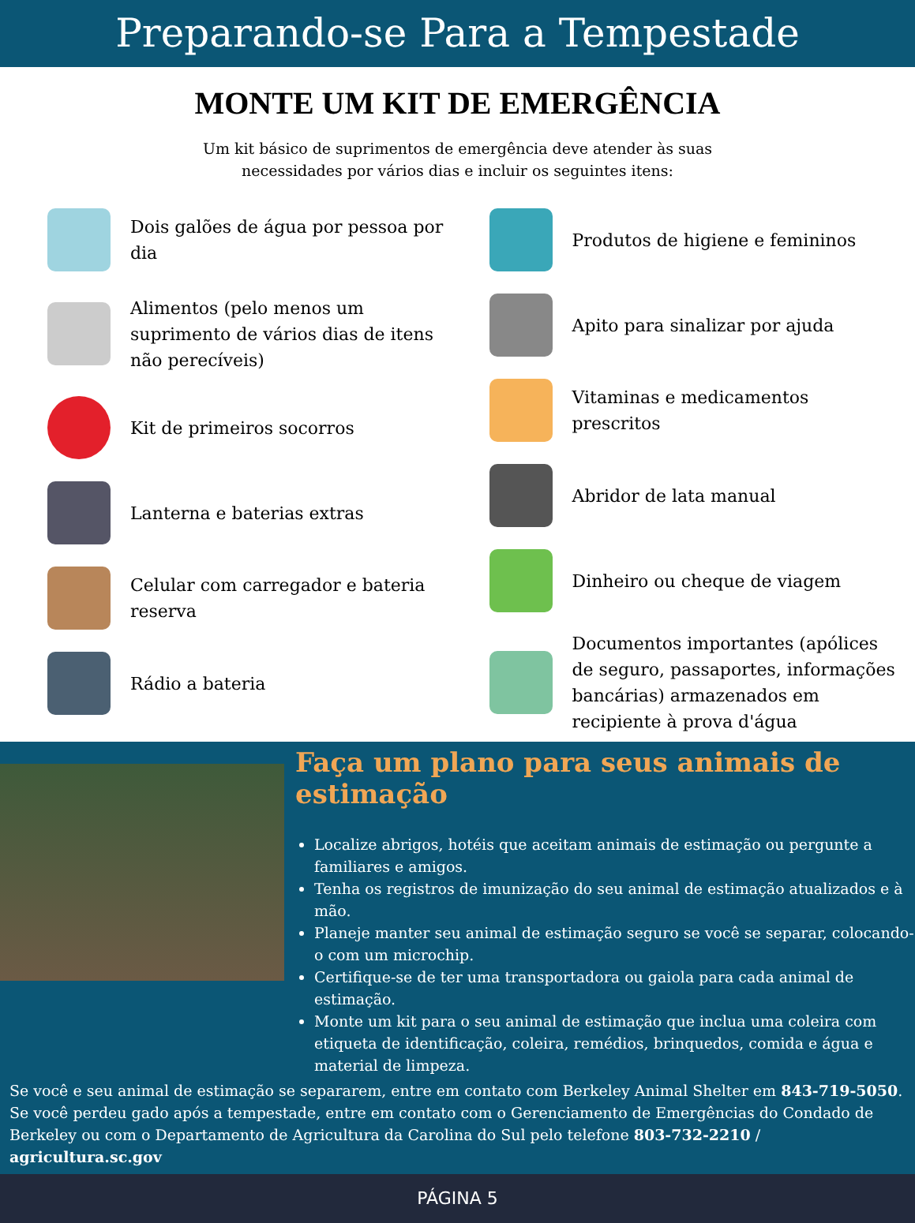Preparando-se Para a Tempestade
MONTE UM KIT DE EMERGÊNCIA
Um kit básico de suprimentos de emergência deve atender às suas necessidades por vários dias e incluir os seguintes itens:
Dois galões de água por pessoa por dia
Alimentos (pelo menos um suprimento de vários dias de itens não perecíveis)
Kit de primeiros socorros
Lanterna e baterias extras
Celular com carregador e bateria reserva
Rádio a bateria
Produtos de higiene e femininos
Apito para sinalizar por ajuda
Vitaminas e medicamentos prescritos
Abridor de lata manual
Dinheiro ou cheque de viagem
Documentos importantes (apólices de seguro, passaportes, informações bancárias) armazenados em recipiente à prova d'água
Faça um plano para seus animais de estimação
Localize abrigos, hotéis que aceitam animais de estimação ou pergunte a familiares e amigos.
Tenha os registros de imunização do seu animal de estimação atualizados e à mão.
Planeje manter seu animal de estimação seguro se você se separar, colocando-o com um microchip.
Certifique-se de ter uma transportadora ou gaiola para cada animal de estimação.
Monte um kit para o seu animal de estimação que inclua uma coleira com etiqueta de identificação, coleira, remédios, brinquedos, comida e água e material de limpeza.
Se você e seu animal de estimação se separarem, entre em contato com Berkeley Animal Shelter em 843-719-5050. Se você perdeu gado após a tempestade, entre em contato com o Gerenciamento de Emergências do Condado de Berkeley ou com o Departamento de Agricultura da Carolina do Sul pelo telefone 803-732-2210 / agricultura.sc.gov
PÁGINA 5